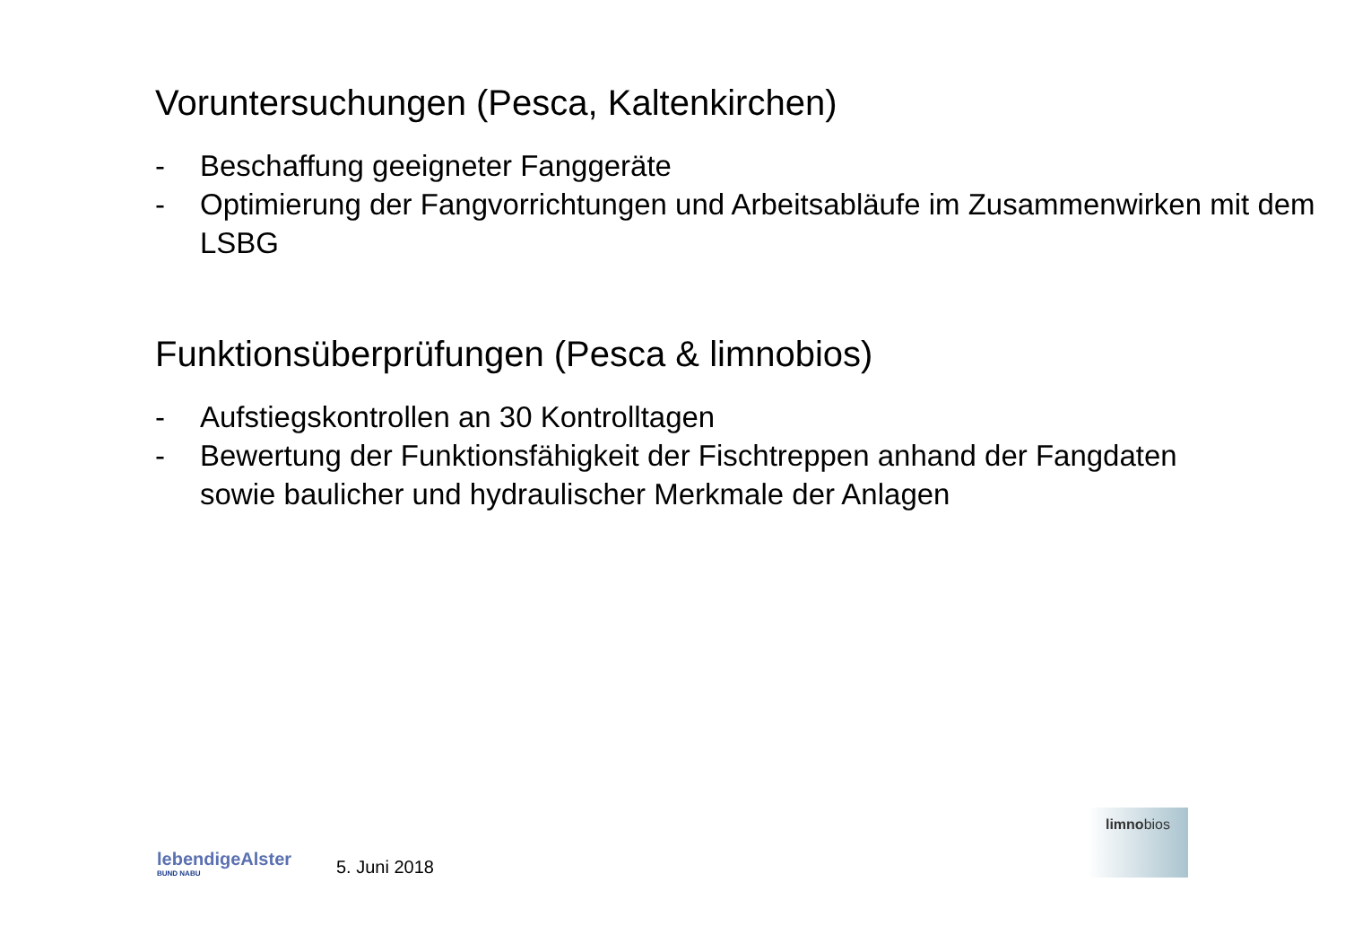Voruntersuchungen (Pesca, Kaltenkirchen)
- Beschaffung geeigneter Fanggeräte
- Optimierung der Fangvorrichtungen und Arbeitsabläufe im Zusammenwirken mit dem LSBG
Funktionsüberprüfungen (Pesca & limnobios)
- Aufstiegskontrollen an 30 Kontrolltagen
- Bewertung der Funktionsfähigkeit der Fischtreppen anhand der Fangdaten sowie baulicher und hydraulischer Merkmale der Anlagen
lebendigeAlster
BUND NABU
5. Juni 2018
limnobios